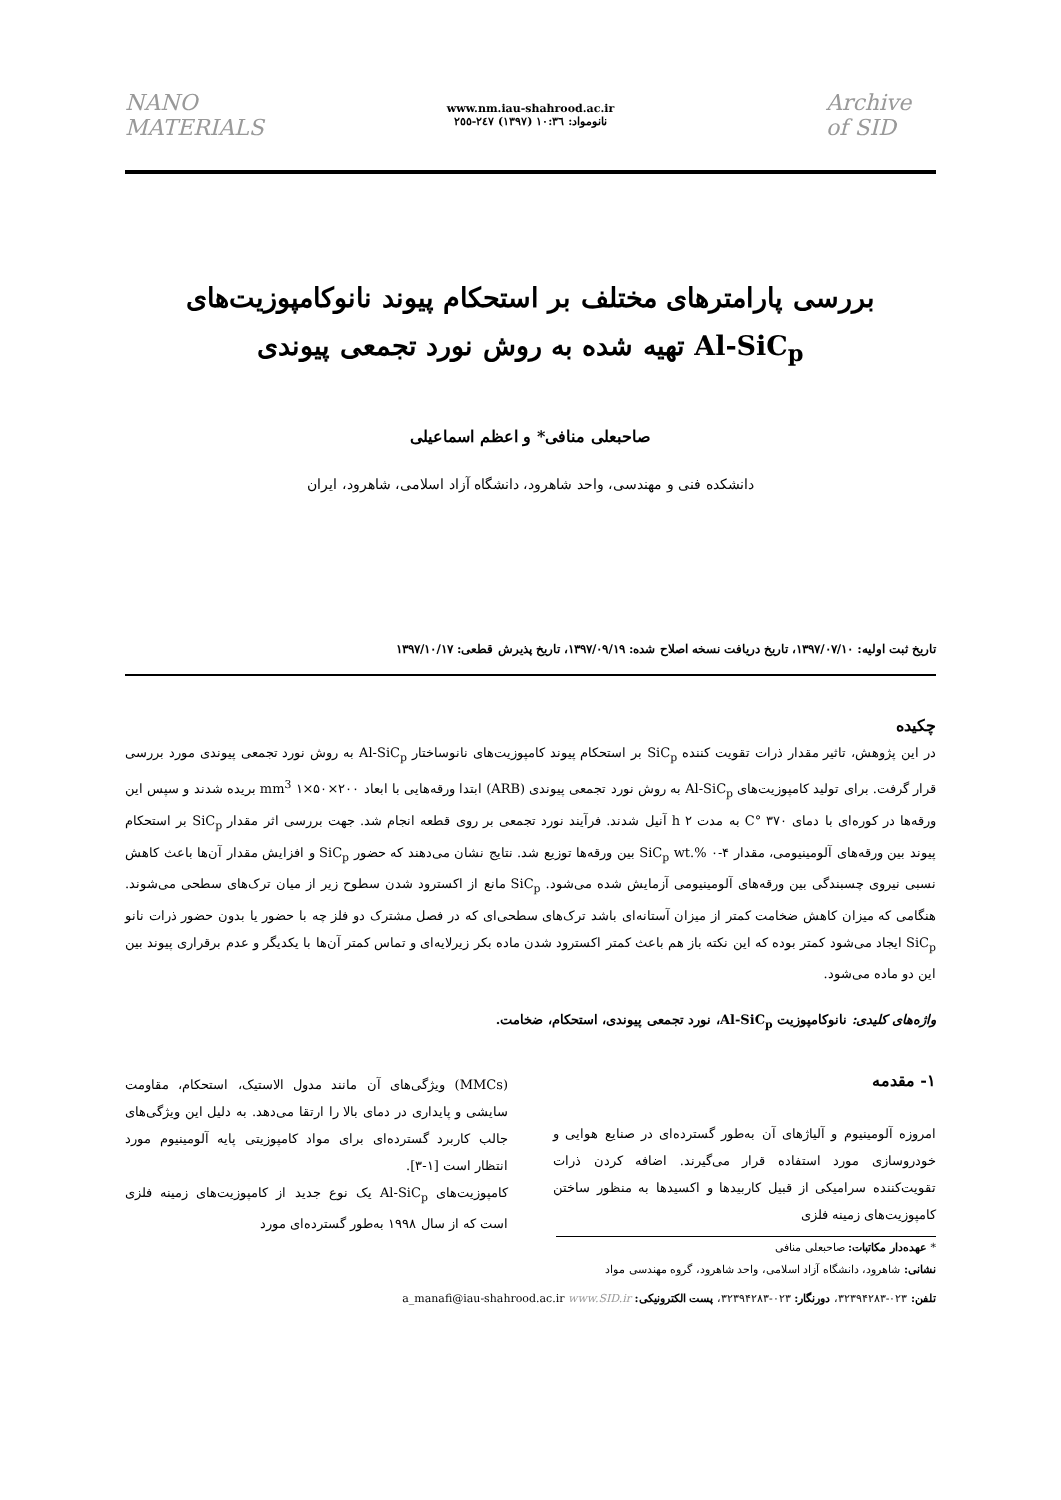NANO MATERIALS
www.nm.iau-shahrood.ac.ir
نانومواد: ۱۰:۳٦ (۱۳۹۷) ۲٤۷-۲٥٥
Archive of SID
بررسی پارامترهای مختلف بر استحکام پیوند نانوکامپوزیت‌های
Al-SiC<sub>p</sub> تهیه شده به روش نورد تجمعی پیوندی
صاحبعلی منافی* و اعظم اسماعیلی
دانشکده فنی و مهندسی، واحد شاهرود، دانشگاه آزاد اسلامی، شاهرود، ایران
تاریخ ثبت اولیه: ۱۳۹۷/۰۷/۱۰، تاریخ دریافت نسخه اصلاح شده: ۱۳۹۷/۰۹/۱۹، تاریخ پذیرش قطعی: ۱۳۹۷/۱۰/۱۷
چکیده
در این پژوهش، تاثیر مقدار ذرات تقویت کننده SiC<sub>p</sub> بر استحکام پیوند کامپوزیت‌های نانوساختار Al-SiC<sub>p</sub> به روش نورد تجمعی پیوندی مورد بررسی قرار گرفت. برای تولید کامپوزیت‌های Al-SiC<sub>p</sub> به روش نورد تجمعی پیوندی (ARB) ابتدا ورقه‌هایی با ابعاد mm<sup>3</sup> ۱×۵۰×۲۰۰ بریده شدند و سپس این ورقه‌ها در کوره‌ای با دمای ۳۷۰ °C به مدت ۲ h آنیل شدند. فرآیند نورد تجمعی بر روی قطعه انجام شد. جهت بررسی اثر مقدار SiC<sub>p</sub> بر استحکام پیوند بین ورقه‌های آلومینیومی، مقدار SiC<sub>p</sub> wt.% ۰-۴ بین ورقه‌ها توزیع شد. نتایج نشان می‌دهند که حضور SiC<sub>p</sub> و افزایش مقدار آن‌ها باعث کاهش نسبی نیروی چسبندگی بین ورقه‌های آلومینیومی آزمایش شده می‌شود. SiC<sub>p</sub> مانع از اکسترود شدن سطوح زیر از میان ترک‌های سطحی می‌شوند. هنگامی که میزان کاهش ضخامت کمتر از میزان آستانه‌ای باشد ترک‌های سطحی‌ای که در فصل مشترک دو فلز چه با حضور یا بدون حضور ذرات نانو SiC<sub>p</sub> ایجاد می‌شود کمتر بوده که این نکته باز هم باعث کمتر اکسترود شدن ماده بکر زیرلایه‌ای و تماس کمتر آن‌ها با یکدیگر و عدم برقراری پیوند بین این دو ماده می‌شود.
واژه‌های کلیدی: نانوکامپوزیت Al-SiC<sub>p</sub>، نورد تجمعی پیوندی، استحکام، ضخامت.
۱- مقدمه
امروزه آلومینیوم و آلیاژهای آن به‌طور گسترده‌ای در صنایع هوایی و خودروسازی مورد استفاده قرار می‌گیرند. اضافه کردن ذرات تقویت‌کننده سرامیکی از قبیل کاربیدها و اکسیدها به منظور ساختن کامپوزیت‌های زمینه فلزی
* عهده‌دار مکاتبات: صاحبعلی منافی
نشانی: شاهرود، دانشگاه آزاد اسلامی، واحد شاهرود، گروه مهندسی مواد
(MMCs) ویژگی‌های آن مانند مدول الاستیک، استحکام، مقاومت سایشی و پایداری در دمای بالا را ارتقا می‌دهد. به دلیل این ویژگی‌های جالب کاربرد گسترده‌ای برای مواد کامپوزیتی پایه آلومینیوم مورد انتظار است [۱-۳].
کامپوزیت‌های Al-SiC<sub>p</sub> یک نوع جدید از کامپوزیت‌های زمینه فلزی است که از سال ۱۹۹۸ به‌طور گسترده‌ای مورد
تلفن: ۰۲۳-۳۲۳۹۴۲۸۳، دورنگار: ۰۲۳-۳۲۳۹۴۲۸۳، پست الکترونیکی: a_manafi@iau-shahrood.ac.ir www.SID.ir